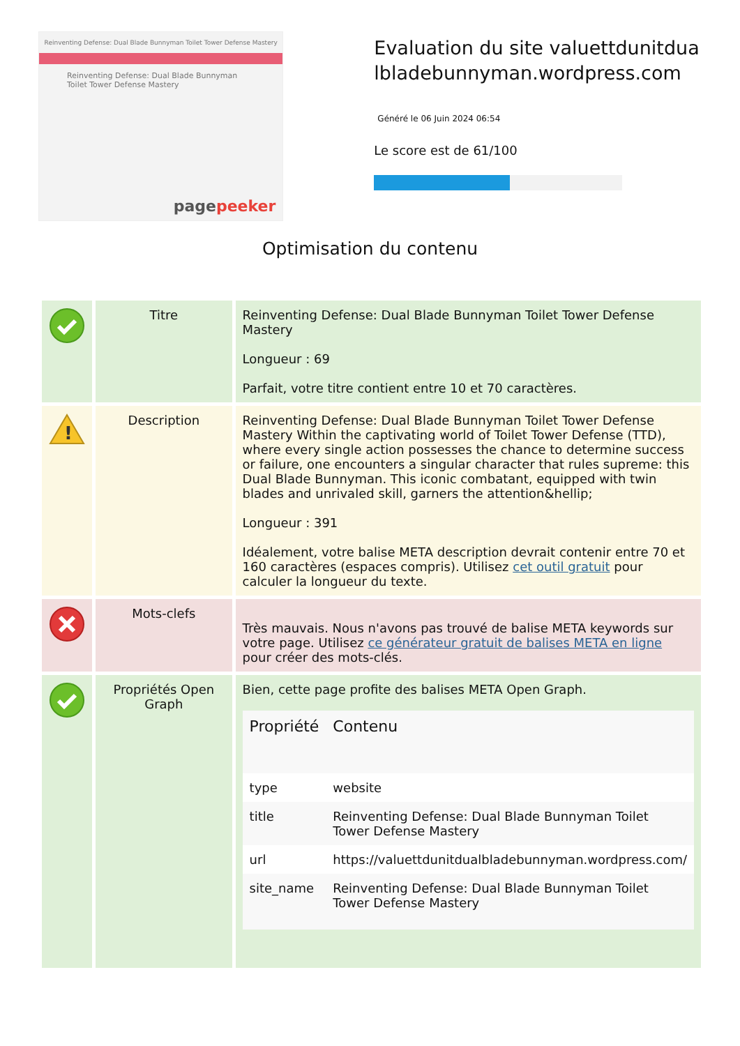Reinventing Defense: Dual Blade Bunnyman Toilet Tower Defense Mastery
Reinventing Defense: Dual Blade Bunnyman Toilet Tower Defense Mastery
pagepeeker
Evaluation du site valuettdunitdualbladebunnyman.wordpress.com
Généré le 06 Juin 2024 06:54
Le score est de 61/100
Optimisation du contenu
| | Titre | Reinventing Defense: Dual Blade Bunnyman Toilet Tower Defense Mastery Longueur : 69 Parfait, votre titre contient entre 10 et 70 caractères. |
| ! | Description | Reinventing Defense: Dual Blade Bunnyman Toilet Tower Defense Mastery Within the captivating world of Toilet Tower Defense (TTD), where every single action possesses the chance to determine success or failure, one encounters a singular character that rules supreme: this Dual Blade Bunnyman. This iconic combatant, equipped with twin blades and unrivaled skill, garners the attention&hellip; Longueur : 391 Idéalement, votre balise META description devrait contenir entre 70 et 160 caractères (espaces compris). Utilisez cet outil gratuit pour calculer la longueur du texte. |
| | Mots-clefs | Très mauvais. Nous n'avons pas trouvé de balise META keywords sur votre page. Utilisez ce générateur gratuit de balises META en ligne pour créer des mots-clés. |
| | Propriétés Open Graph | Bien, cette page profite des balises META Open Graph. / Propriété / Contenu / / --- / --- / / type / website / / title / Reinventing Defense: Dual Blade Bunnyman Toilet Tower Defense Mastery / / url / https://valuettdunitdualbladebunnyman.wordpress.com/ / / site_name / Reinventing Defense: Dual Blade Bunnyman Toilet Tower Defense Mastery / |